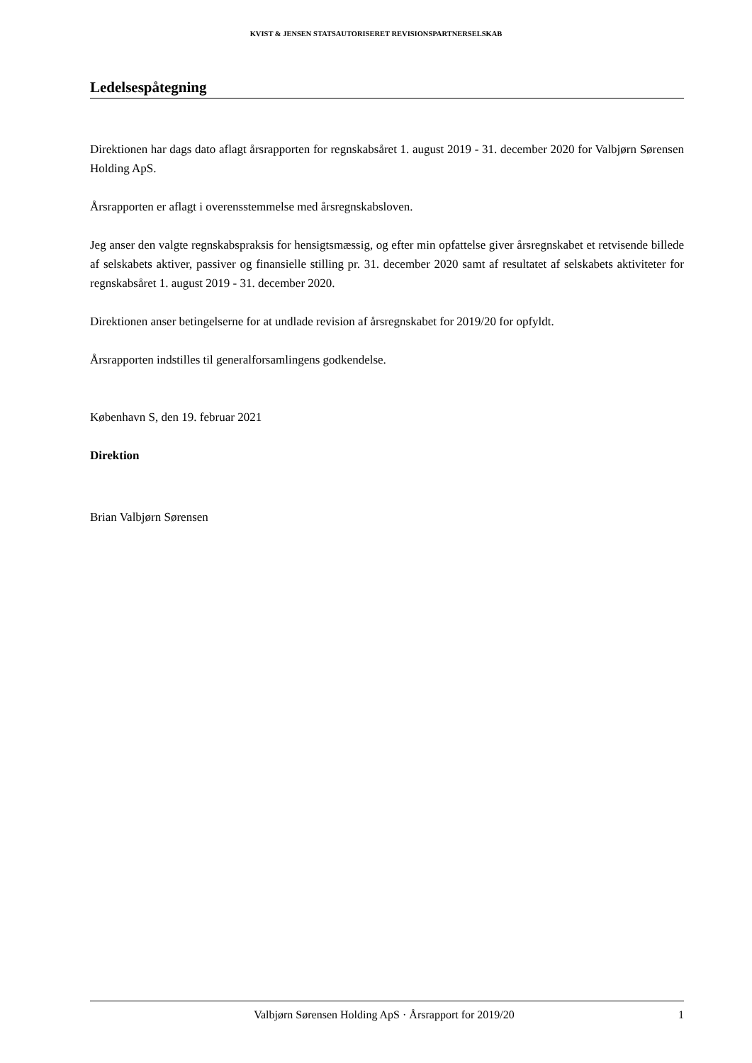KVIST & JENSEN STATSAUTORISERET REVISIONSPARTNERSELSKAB
Ledelsespåtegning
Direktionen har dags dato aflagt årsrapporten for regnskabsåret 1. august 2019 - 31. december 2020 for Valbjørn Sørensen Holding ApS.
Årsrapporten er aflagt i overensstemmelse med årsregnskabsloven.
Jeg anser den valgte regnskabspraksis for hensigtsmæssig, og efter min opfattelse giver årsregnskabet et retvisende billede af selskabets aktiver, passiver og finansielle stilling pr. 31. december 2020 samt af resultatet af selskabets aktiviteter for regnskabsåret 1. august 2019 - 31. december 2020.
Direktionen anser betingelserne for at undlade revision af årsregnskabet for 2019/20 for opfyldt.
Årsrapporten indstilles til generalforsamlingens godkendelse.
København S, den 19. februar 2021
Direktion
Brian Valbjørn Sørensen
Valbjørn Sørensen Holding ApS · Årsrapport for 2019/20 1